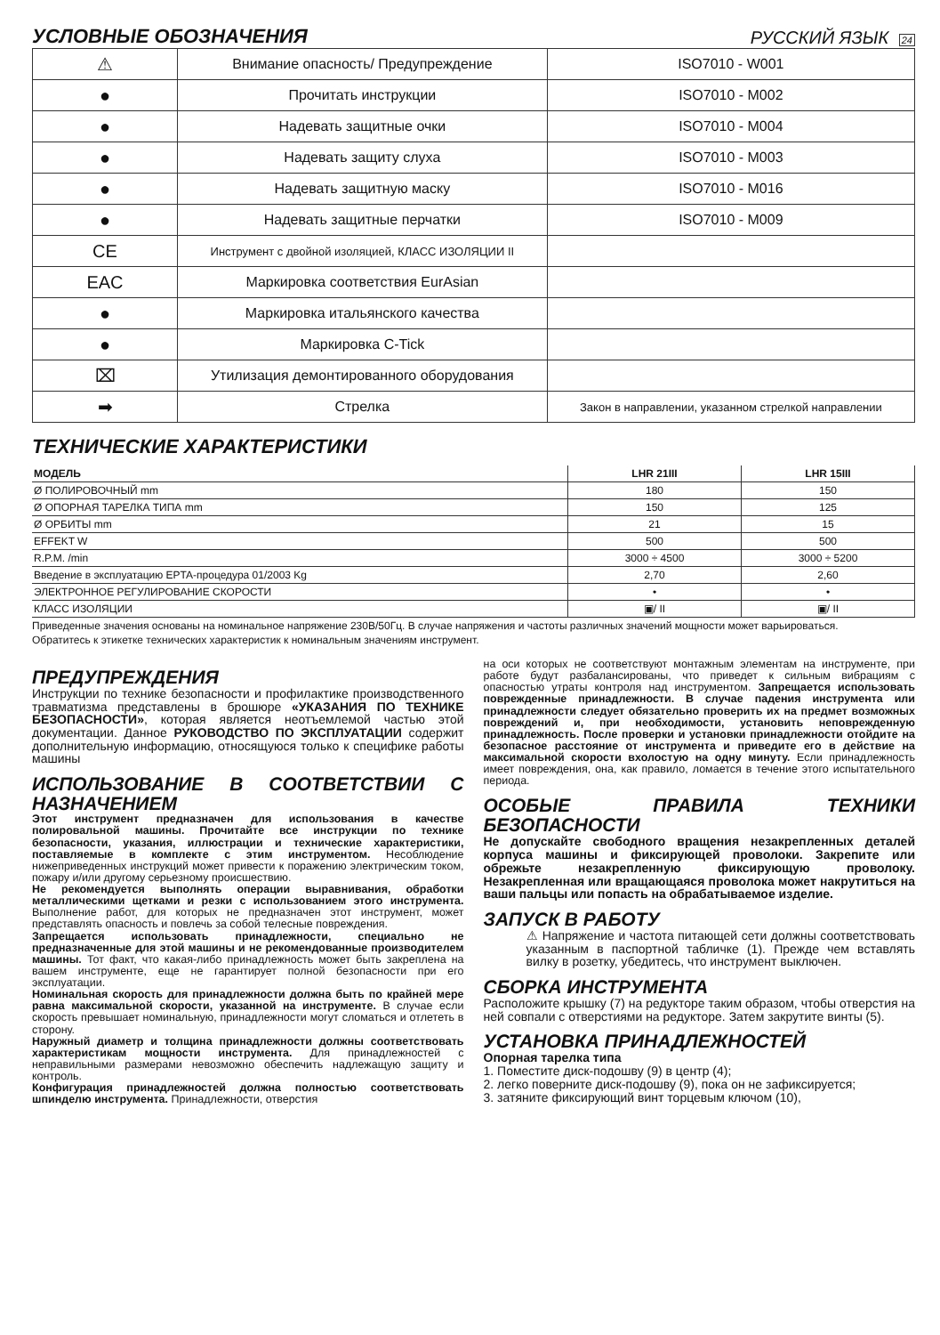УСЛОВНЫЕ ОБОЗНАЧЕНИЯ
РУССКИЙ ЯЗЫК 24
| ⚠ | Внимание опасность/ Предупреждение | ISO7010 - W001 |
| ● | Прочитать инструкции | ISO7010 - M002 |
| ● | Надевать защитные очки | ISO7010 - M004 |
| ● | Надевать защиту слуха | ISO7010 - M003 |
| ● | Надевать защитную маску | ISO7010 - M016 |
| ● | Надевать защитные перчатки | ISO7010 - M009 |
| CE | Инструмент с двойной изоляцией, КЛАСС ИЗОЛЯЦИИ II | |
| EAC | Маркировка соответствия EurAsian | |
| ● | Маркировка итальянского качества | |
| ● | Маркировка C-Tick | |
| ⌧ | Утилизация демонтированного оборудования | |
| ➡ | Стрелка | Закон в направлении, указанном стрелкой направлении |
ТЕХНИЧЕСКИЕ ХАРАКТЕРИСТИКИ
| МОДЕЛЬ | LHR 21III | LHR 15III |
| --- | --- | --- |
| Ø ПОЛИРОВОЧНЫЙ mm | 180 | 150 |
| Ø ОПОРНАЯ ТАРЕЛКА ТИПА mm | 150 | 125 |
| Ø ОРБИТЫ mm | 21 | 15 |
| EFFEKT W | 500 | 500 |
| R.P.M. /min | 3000 ÷ 4500 | 3000 ÷ 5200 |
| Введение в эксплуатацию EPTA-процедура 01/2003 Kg | 2,70 | 2,60 |
| ЭЛЕКТРОННОЕ РЕГУЛИРОВАНИЕ СКОРОСТИ | • | • |
| КЛАСС ИЗОЛЯЦИИ | ▣/ II | ▣/ II |
Приведенные значения основаны на номинальное напряжение 230В/50Гц. В случае напряжения и частоты различных значений мощности может варьироваться.
Обратитесь к этикетке технических характеристик к номинальным значениям инструмент.
ПРЕДУПРЕЖДЕНИЯ
Инструкции по технике безопасности и профилактике производственного травматизма представлены в брошюре «УКАЗАНИЯ ПО ТЕХНИКЕ БЕЗОПАСНОСТИ», которая является неотъемлемой частью этой документации. Данное РУКОВОДСТВО ПО ЭКСПЛУАТАЦИИ содержит дополнительную информацию, относящуюся только к специфике работы машины
ИСПОЛЬЗОВАНИЕ В СООТВЕТСТВИИ С НАЗНАЧЕНИЕМ
Этот инструмент предназначен для использования в качестве полировальной машины. Прочитайте все инструкции по технике безопасности, указания, иллюстрации и технические характеристики, поставляемые в комплекте с этим инструментом. Несоблюдение нижеприведенных инструкций может привести к поражению электрическим током, пожару и/или другому серьезному происшествию.
Не рекомендуется выполнять операции выравнивания, обработки металлическими щетками и резки с использованием этого инструмента. Выполнение работ, для которых не предназначен этот инструмент, может представлять опасность и повлечь за собой телесные повреждения.
Запрещается использовать принадлежности, специально не предназначенные для этой машины и не рекомендованные производителем машины. Тот факт, что какая-либо принадлежность может быть закреплена на вашем инструменте, еще не гарантирует полной безопасности при его эксплуатации.
Номинальная скорость для принадлежности должна быть по крайней мере равна максимальной скорости, указанной на инструменте. В случае если скорость превышает номинальную, принадлежности могут сломаться и отлететь в сторону.
Наружный диаметр и толщина принадлежности должны соответствовать характеристикам мощности инструмента. Для принадлежностей с неправильными размерами невозможно обеспечить надлежащую защиту и контроль.
Конфигурация принадлежностей должна полностью соответствовать шпинделю инструмента. Принадлежности, отверстия
на оси которых не соответствуют монтажным элементам на инструменте, при работе будут разбалансированы, что приведет к сильным вибрациям с опасностью утраты контроля над инструментом. Запрещается использовать поврежденные принадлежности. В случае падения инструмента или принадлежности следует обязательно проверить их на предмет возможных повреждений и, при необходимости, установить неповрежденную принадлежность. После проверки и установки принадлежности отойдите на безопасное расстояние от инструмента и приведите его в действие на максимальной скорости вхолостую на одну минуту. Если принадлежность имеет повреждения, она, как правило, ломается в течение этого испытательного периода.
ОСОБЫЕ ПРАВИЛА ТЕХНИКИ БЕЗОПАСНОСТИ
Не допускайте свободного вращения незакрепленных деталей корпуса машины и фиксирующей проволоки. Закрепите или обрежьте незакрепленную фиксирующую проволоку. Незакрепленная или вращающаяся проволока может накрутиться на ваши пальцы или попасть на обрабатываемое изделие.
ЗАПУСК В РАБОТУ
⚠ Напряжение и частота питающей сети должны соответствовать указанным в паспортной табличке (1). Прежде чем вставлять вилку в розетку, убедитесь, что инструмент выключен.
СБОРКА ИНСТРУМЕНТА
Расположите крышку (7) на редукторе таким образом, чтобы отверстия на ней совпали с отверстиями на редукторе. Затем закрутите винты (5).
УСТАНОВКА ПРИНАДЛЕЖНОСТЕЙ
Опорная тарелка типа
1. Поместите диск-подошву (9) в центр (4);
2. легко поверните диск-подошву (9), пока он не зафиксируется;
3. затяните фиксирующий винт торцевым ключом (10),